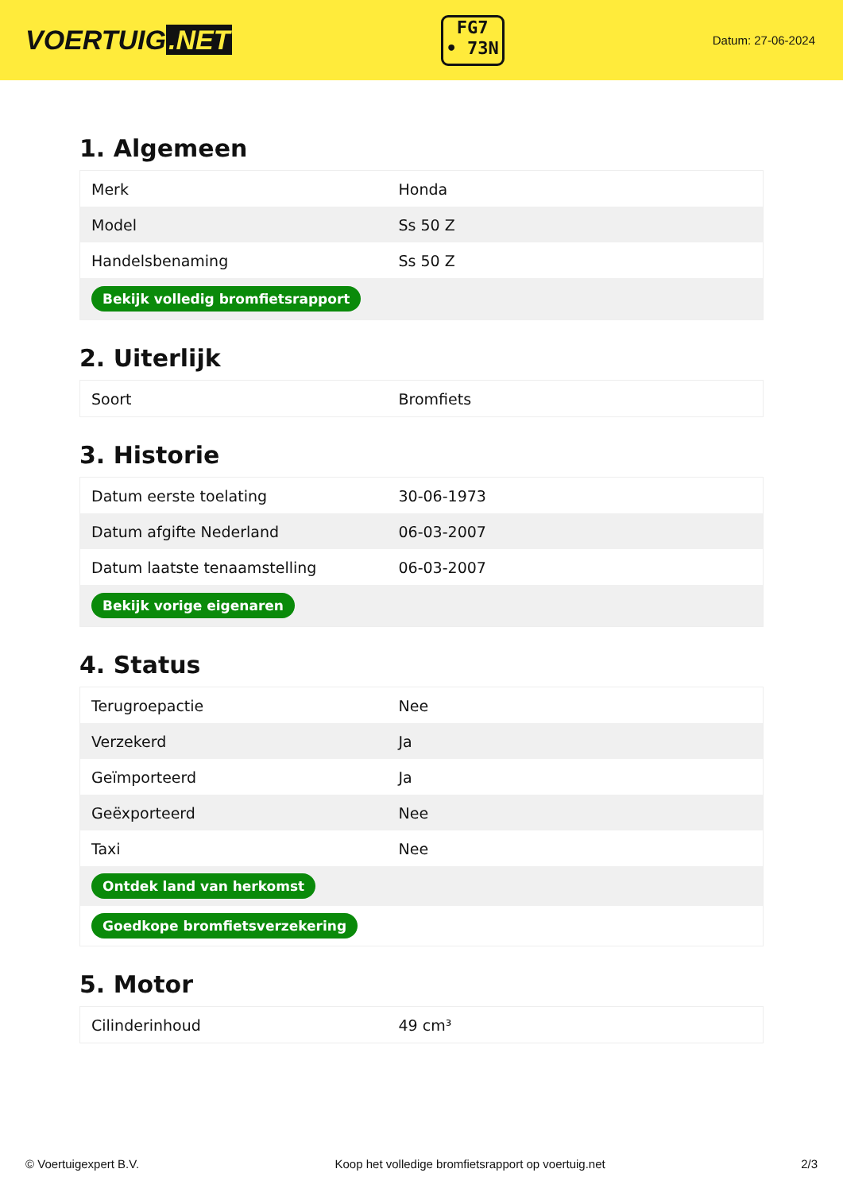VOERTUIG.NET
FG7
• 73N
Datum: 27-06-2024
1. Algemeen
| Merk | Honda |
| Model | Ss 50 Z |
| Handelsbenaming | Ss 50 Z |
| Bekijk volledig bromfietsrapport | |
2. Uiterlijk
| Soort | Bromfiets |
3. Historie
| Datum eerste toelating | 30-06-1973 |
| Datum afgifte Nederland | 06-03-2007 |
| Datum laatste tenaamstelling | 06-03-2007 |
| Bekijk vorige eigenaren | |
4. Status
| Terugroepactie | Nee |
| Verzekerd | Ja |
| Geïmporteerd | Ja |
| Geëxporteerd | Nee |
| Taxi | Nee |
| Ontdek land van herkomst | |
| Goedkope bromfietsverzekering | |
5. Motor
| Cilinderinhoud | 49 cm³ |
© Voertuigexpert B.V. Koop het volledige bromfietsrapport op voertuig.net 2/3